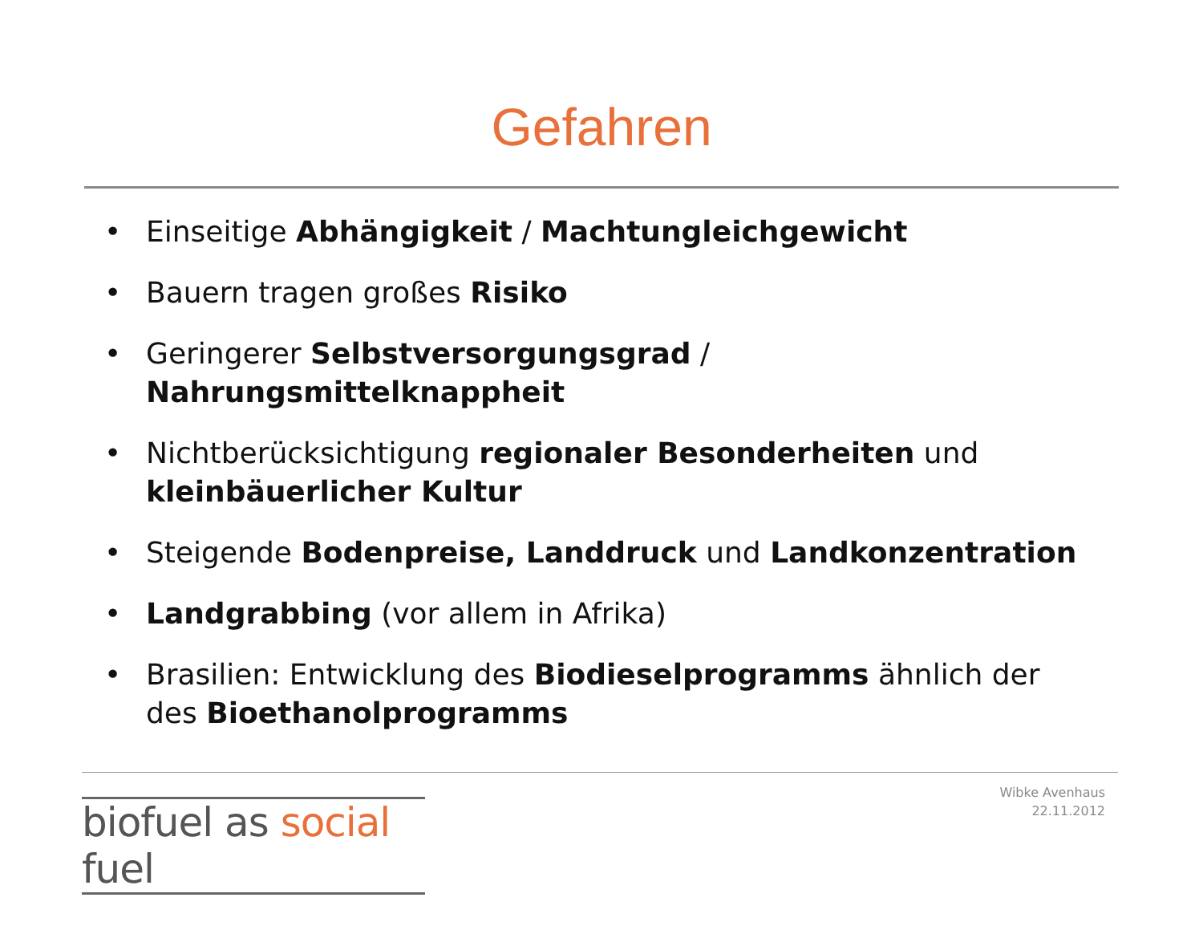Gefahren
• Einseitige Abhängigkeit / Machtungleichgewicht
• Bauern tragen großes Risiko
• Geringerer Selbstversorgungsgrad / Nahrungsmittelknappheit
• Nichtberücksichtigung regionaler Besonderheiten und kleinbäuerlicher Kultur
• Steigende Bodenpreise, Landdruck und Landkonzentration
• Landgrabbing (vor allem in Afrika)
• Brasilien: Entwicklung des Biodieselprogramms ähnlich der des Bioethanolprogramms
biofuel as social fuel
Wibke Avenhaus
22.11.2012